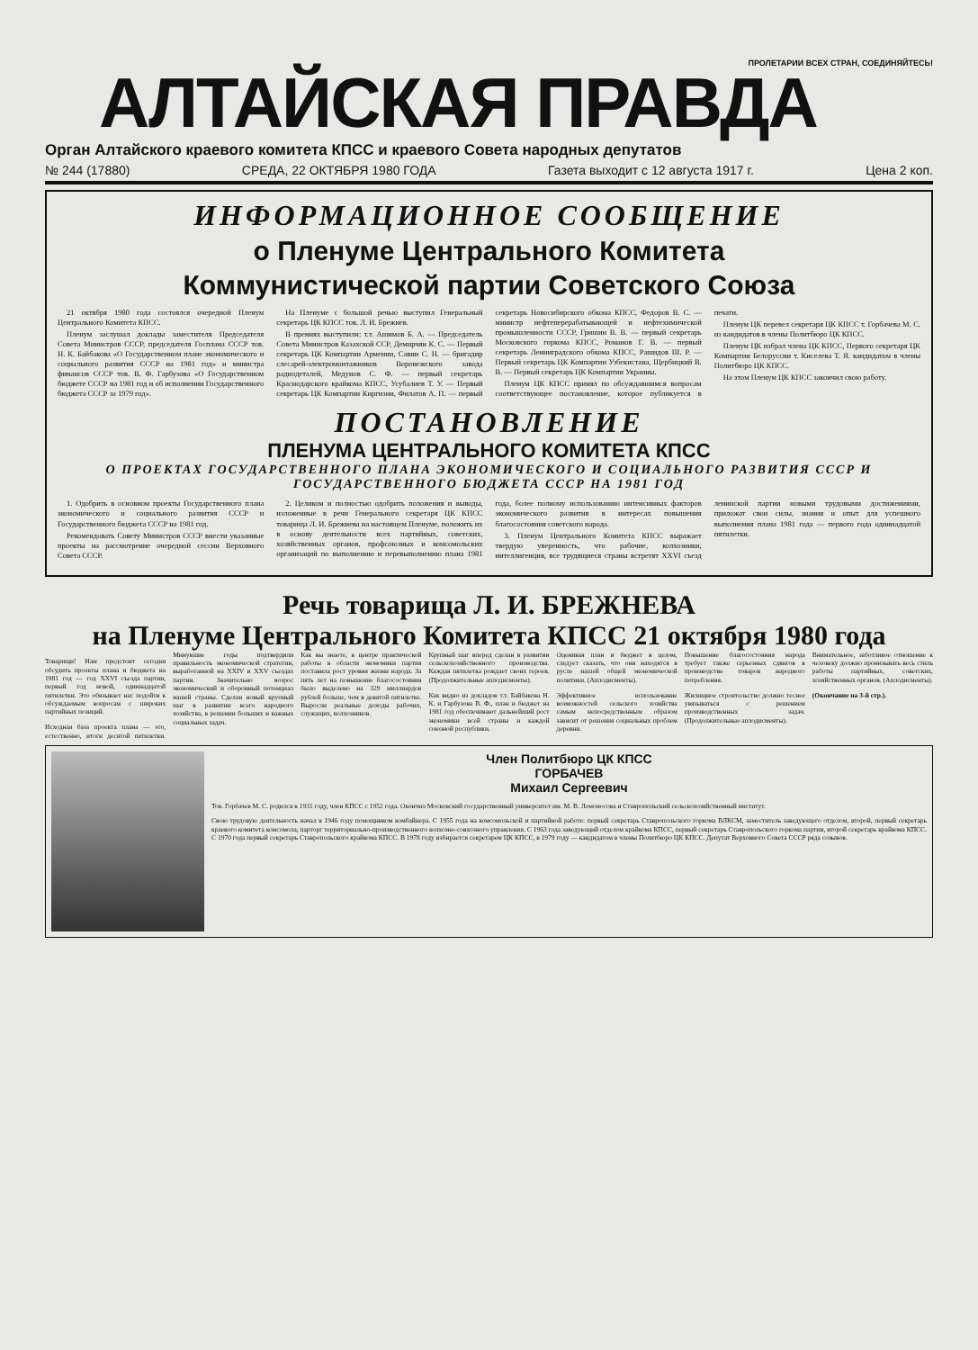ПРОЛЕТАРИИ ВСЕХ СТРАН, СОЕДИНЯЙТЕСЬ!
АЛТАЙСКАЯ ПРАВДА
Орган Алтайского краевого комитета КПСС и краевого Совета народных депутатов
№ 244 (17880) СРЕДА, 22 ОКТЯБРЯ 1980 ГОДА Газета выходит с 12 августа 1917 г. Цена 2 коп.
ИНФОРМАЦИОННОЕ СООБЩЕНИЕ
о Пленуме Центрального Комитета
Коммунистической партии Советского Союза
21 октября 1980 года состоялся очередной Пленум Центрального Комитета КПСС.
Пленум заслушал доклады заместителя Председателя Совета Министров СССР, председателя Госплана СССР тов. Н. К. Байбакова «О Государственном плане экономического и социального развития СССР на 1981 год» и министра финансов СССР тов. В. Ф. Гарбузова «О Государственном бюджете СССР на 1981 год и об исполнении Государственного бюджета СССР за 1979 год».
На Пленуме с большой речью выступил Генеральный секретарь ЦК КПСС тов. Л. И. Брежнев.
В прениях выступили: т.т. Ашимов Б. А. — Председатель Совета Министров Казахской ССР, Демирчян К. С. — Первый секретарь ЦК Компартии Армении, Савин С. Н. — бригадир слесарей-электромонтажников Воронежского завода радиодеталей, Медунов С. Ф. — первый секретарь Краснодарского крайкома КПСС, Усубалиев Т. У. — Первый секретарь ЦК Компартии Киргизии, Филатов А. П. — первый секретарь Новосибирского обкома КПСС, Федоров В. С. — министр нефтеперерабатывающей и нефтехимической промышленности СССР, Гришин В. В. — первый секретарь Московского горкома КПСС, Романов Г. В. — первый секретарь Ленинградского обкома КПСС, Рашидов Ш. Р. — Первый секретарь ЦК Компартии Узбекистана, Щербицкий В. В. — Первый секретарь ЦК Компартии Украины.
Пленум ЦК КПСС принял по обсуждавшимся вопросам соответствующее постановление, которое публикуется в печати.
Пленум ЦК перевел секретаря ЦК КПСС т. Горбачева М. С. из кандидатов в члены Политбюро ЦК КПСС.
Пленум ЦК избрал члена ЦК КПСС, Первого секретаря ЦК Компартии Белоруссии т. Киселева Т. Я. кандидатом в члены Политбюро ЦК КПСС.
На этом Пленум ЦК КПСС закончил свою работу.
ПОСТАНОВЛЕНИЕ
ПЛЕНУМА ЦЕНТРАЛЬНОГО КОМИТЕТА КПСС
О ПРОЕКТАХ ГОСУДАРСТВЕННОГО ПЛАНА ЭКОНОМИЧЕСКОГО И СОЦИАЛЬНОГО РАЗВИТИЯ СССР И ГОСУДАРСТВЕННОГО БЮДЖЕТА СССР НА 1981 ГОД
1. Одобрить в основном проекты Государственного плана экономического и социального развития СССР и Государственного бюджета СССР на 1981 год.
Рекомендовать Совету Министров СССР внести указанные проекты на рассмотрение очередной сессии Верховного Совета СССР.
2. Целиком и полностью одобрить положения и выводы, изложенные в речи Генерального секретаря ЦК КПСС товарища Л. И. Брежнева на настоящем Пленуме, положить их в основу деятельности всех партийных, советских, хозяйственных органов, профсоюзных и комсомольских организаций по выполнению и перевыполнению плана 1981 года, более полному использованию интенсивных факторов экономического развития в интересах повышения благосостояния советского народа.
3. Пленум Центрального Комитета КПСС выражает твердую уверенность, что рабочие, колхозники, интеллигенция, все трудящиеся страны встретят XXVI съезд ленинской партии новыми трудовыми достижениями, приложат свои силы, знания и опыт для успешного выполнения плана 1981 года — первого года одиннадцатой пятилетки.
Речь товарища Л. И. БРЕЖНЕВА
на Пленуме Центрального Комитета КПСС 21 октября 1980 года
Товарищи! Нам предстоит сегодня обсудить проекты плана и бюджета на 1981 год — год XXVI съезда партии, первый год новой, одиннадцатой пятилетки. Это обязывает нас подойти к обсуждаемым вопросам с широких партийных позиций.
Исходная база проекта плана — это, естественно, итоги десятой пятилетки. Минувшие годы подтвердили правильность экономической стратегии, выработанной на XXIV и XXV съездах партии. Значительно возрос экономический и оборонный потенциал нашей страны. Сделан новый крупный шаг в развитии всего народного хозяйства, в решении больших и важных социальных задач.
Как вы знаете, в центре практической работы в области экономики партия поставила рост уровня жизни народа. За пять лет на повышение благосостояния было выделено на 329 миллиардов рублей больше, чем в девятой пятилетке. Выросли реальные доходы рабочих, служащих, колхозников.
Крупный шаг вперед сделан в развитии сельскохозяйственного производства. Каждая пятилетка рождает своих героев. (Продолжительные аплодисменты).
Как видно из докладов т.т. Байбакова Н. К. и Гарбузова В. Ф., план и бюджет на 1981 год обеспечивают дальнейший рост экономики всей страны и каждой союзной республики.
Оценивая план и бюджет в целом, следует сказать, что они находятся в русле нашей общей экономической политики. (Аплодисменты).
Эффективное использование возможностей сельского хозяйства самым непосредственным образом зависит от решения социальных проблем деревни.
Повышение благосостояния народа требует также серьезных сдвигов в производстве товаров народного потребления.
Жилищное строительство должно теснее увязываться с решением производственных задач. (Продолжительные аплодисменты).
Внимательное, заботливое отношение к человеку должно пронизывать весь стиль работы партийных, советских, хозяйственных органов. (Аплодисменты).
(Окончание на 3-й стр.).
Член Политбюро ЦК КПСС
ГОРБАЧЕВ
Михаил Сергеевич
Тов. Горбачев М. С. родился в 1931 году, член КПСС с 1952 года. Окончил Московский государственный университет им. М. В. Ломоносова и Ставропольский сельскохозяйственный институт.
Свою трудовую деятельность начал в 1946 году помощником комбайнера. С 1955 года на комсомольской и партийной работе: первый секретарь Ставропольского горкома ВЛКСМ, заместитель заведующего отделом, второй, первый секретарь краевого комитета комсомола, парторг территориально-производственного колхозно-совхозного управления. С 1963 года заведующий отделом крайкома КПСС, первый секретарь Ставропольского горкома партии, второй секретарь крайкома КПСС. С 1970 года первый секретарь Ставропольского крайкома КПСС. В 1978 году избирается секретарем ЦК КПСС, в 1979 году — кандидатом в члены Политбюро ЦК КПСС. Депутат Верховного Совета СССР ряда созывов.